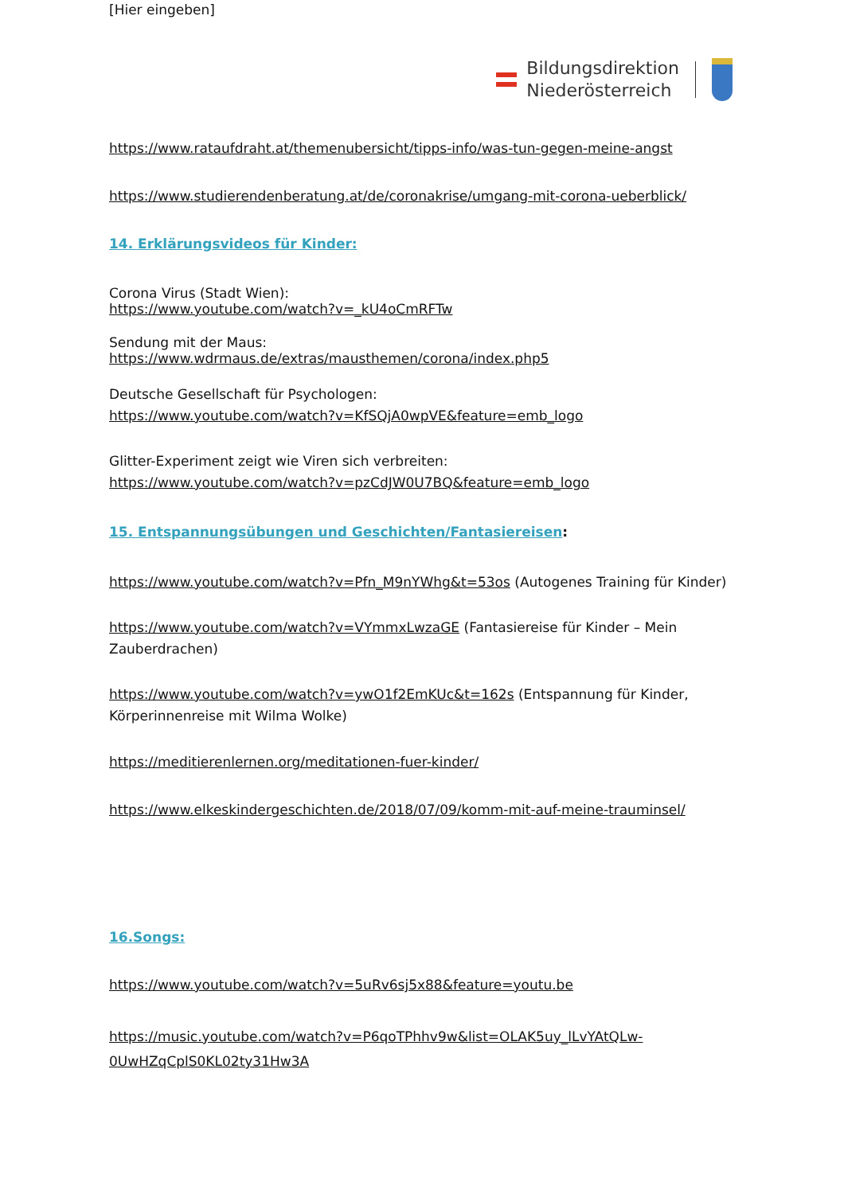[Hier eingeben]
Bildungsdirektion
Niederösterreich
https://www.rataufdraht.at/themenubersicht/tipps-info/was-tun-gegen-meine-angst
https://www.studierendenberatung.at/de/coronakrise/umgang-mit-corona-ueberblick/
14. Erklärungsvideos für Kinder:
Corona Virus (Stadt Wien):
https://www.youtube.com/watch?v=_kU4oCmRFTw
Sendung mit der Maus:
https://www.wdrmaus.de/extras/mausthemen/corona/index.php5
Deutsche Gesellschaft für Psychologen:
https://www.youtube.com/watch?v=KfSQjA0wpVE&feature=emb_logo
Glitter-Experiment zeigt wie Viren sich verbreiten:
https://www.youtube.com/watch?v=pzCdJW0U7BQ&feature=emb_logo
15. Entspannungsübungen und Geschichten/Fantasiereisen:
https://www.youtube.com/watch?v=Pfn_M9nYWhg&t=53os (Autogenes Training für Kinder)
https://www.youtube.com/watch?v=VYmmxLwzaGE (Fantasiereise für Kinder – Mein Zauberdrachen)
https://www.youtube.com/watch?v=ywO1f2EmKUc&t=162s (Entspannung für Kinder, Körperinnenreise mit Wilma Wolke)
https://meditierenlernen.org/meditationen-fuer-kinder/
https://www.elkeskindergeschichten.de/2018/07/09/komm-mit-auf-meine-trauminsel/
16.Songs:
https://www.youtube.com/watch?v=5uRv6sj5x88&feature=youtu.be
https://music.youtube.com/watch?v=P6qoTPhhv9w&list=OLAK5uy_lLvYAtQLw-0UwHZqCplS0KL02ty31Hw3A